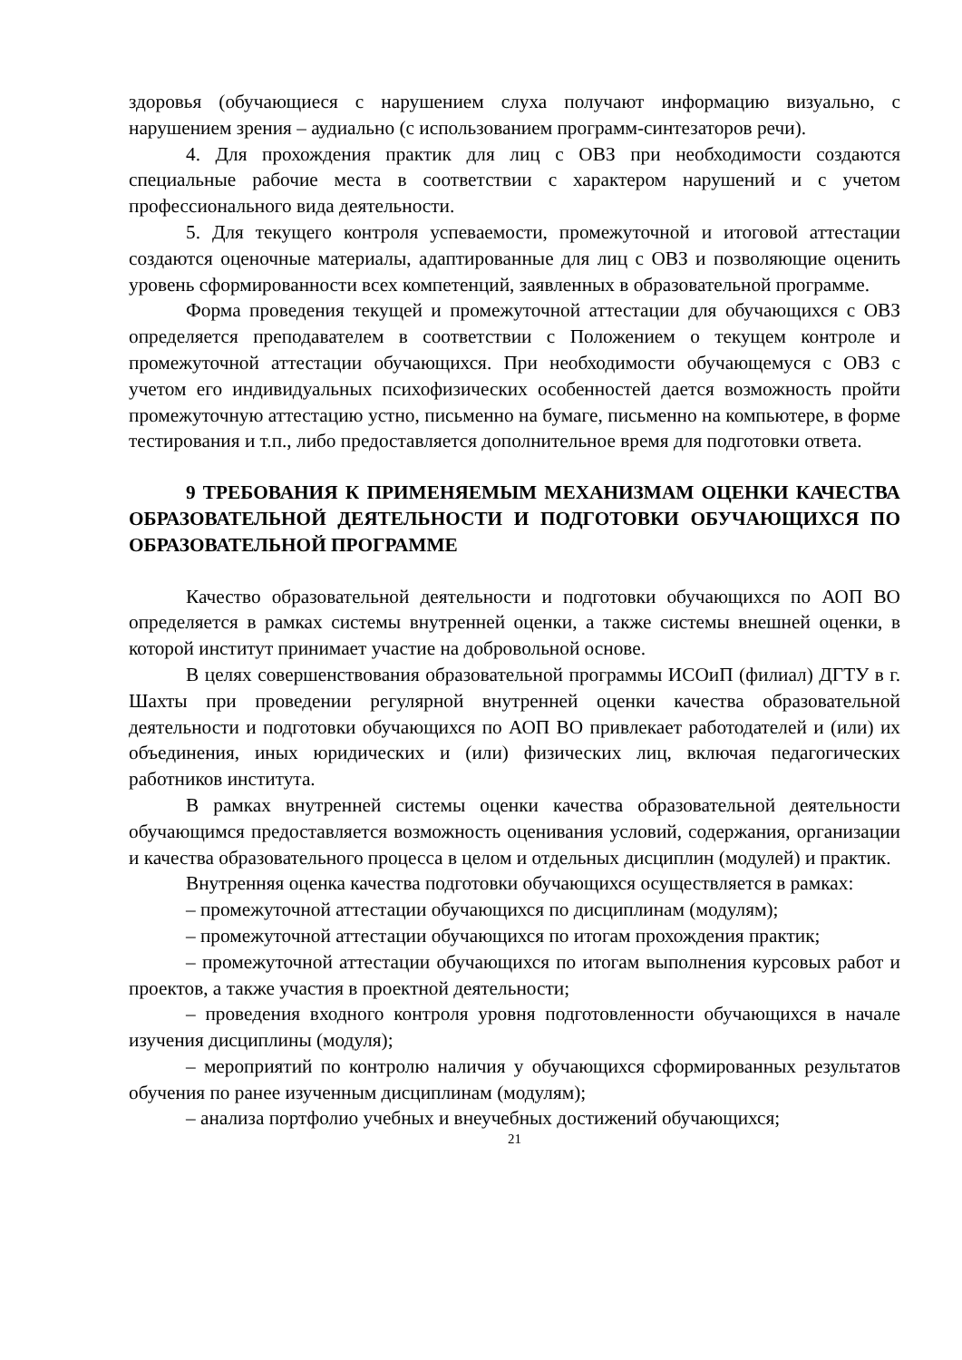здоровья (обучающиеся с нарушением слуха получают информацию визуально, с нарушением зрения – аудиально (с использованием программ-синтезаторов речи).
4. Для прохождения практик для лиц с ОВЗ при необходимости создаются специальные рабочие места в соответствии с характером нарушений и с учетом профессионального вида деятельности.
5. Для текущего контроля успеваемости, промежуточной и итоговой аттестации создаются оценочные материалы, адаптированные для лиц с ОВЗ и позволяющие оценить уровень сформированности всех компетенций, заявленных в образовательной программе.
Форма проведения текущей и промежуточной аттестации для обучающихся с ОВЗ определяется преподавателем в соответствии с Положением о текущем контроле и промежуточной аттестации обучающихся. При необходимости обучающемуся с ОВЗ с учетом его индивидуальных психофизических особенностей дается возможность пройти промежуточную аттестацию устно, письменно на бумаге, письменно на компьютере, в форме тестирования и т.п., либо предоставляется дополнительное время для подготовки ответа.
9 ТРЕБОВАНИЯ К ПРИМЕНЯЕМЫМ МЕХАНИЗМАМ ОЦЕНКИ КАЧЕСТВА ОБРАЗОВАТЕЛЬНОЙ ДЕЯТЕЛЬНОСТИ И ПОДГОТОВКИ ОБУЧАЮЩИХСЯ ПО ОБРАЗОВАТЕЛЬНОЙ ПРОГРАММЕ
Качество образовательной деятельности и подготовки обучающихся по АОП ВО определяется в рамках системы внутренней оценки, а также системы внешней оценки, в которой институт принимает участие на добровольной основе.
В целях совершенствования образовательной программы ИСОиП (филиал) ДГТУ в г. Шахты при проведении регулярной внутренней оценки качества образовательной деятельности и подготовки обучающихся по АОП ВО привлекает работодателей и (или) их объединения, иных юридических и (или) физических лиц, включая педагогических работников института.
В рамках внутренней системы оценки качества образовательной деятельности обучающимся предоставляется возможность оценивания условий, содержания, организации и качества образовательного процесса в целом и отдельных дисциплин (модулей) и практик.
Внутренняя оценка качества подготовки обучающихся осуществляется в рамках:
– промежуточной аттестации обучающихся по дисциплинам (модулям);
– промежуточной аттестации обучающихся по итогам прохождения практик;
– промежуточной аттестации обучающихся по итогам выполнения курсовых работ и проектов, а также участия в проектной деятельности;
– проведения входного контроля уровня подготовленности обучающихся в начале изучения дисциплины (модуля);
– мероприятий по контролю наличия у обучающихся сформированных результатов обучения по ранее изученным дисциплинам (модулям);
– анализа портфолио учебных и внеучебных достижений обучающихся;
21